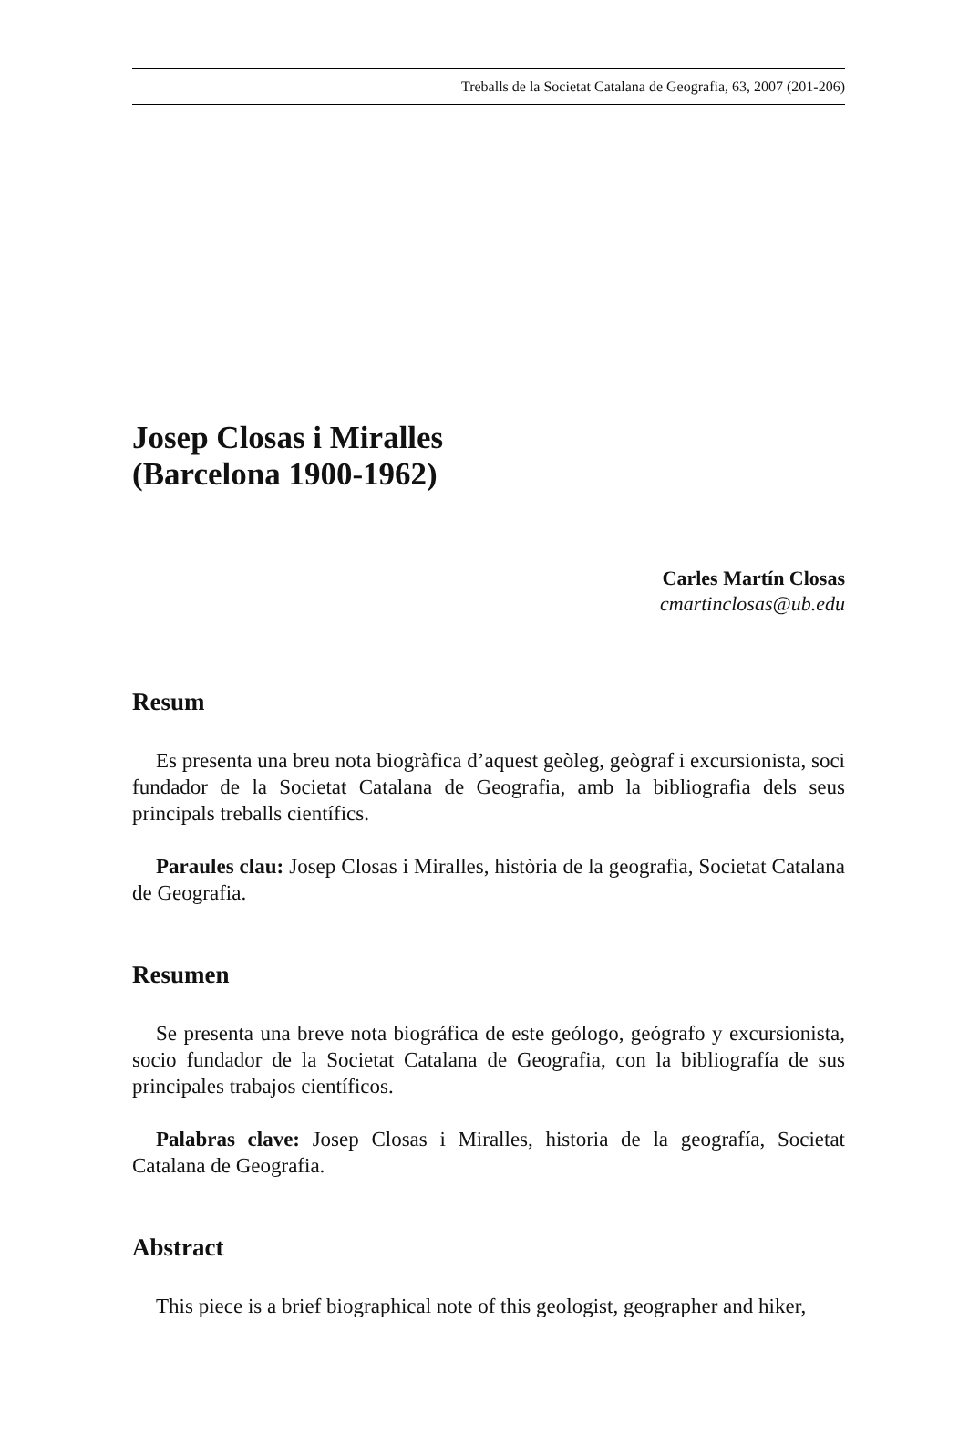Treballs de la Societat Catalana de Geografia, 63, 2007 (201-206)
Josep Closas i Miralles
(Barcelona 1900-1962)
Carles Martín Closas
cmartinclosas@ub.edu
Resum
Es presenta una breu nota biogràfica d’aquest geòleg, geògraf i excursionista, soci fundador de la Societat Catalana de Geografia, amb la bibliografia dels seus principals treballs científics.
Paraules clau: Josep Closas i Miralles, història de la geografia, Societat Catalana de Geografia.
Resumen
Se presenta una breve nota biográfica de este geólogo, geógrafo y excursionista, socio fundador de la Societat Catalana de Geografia, con la bibliografía de sus principales trabajos científicos.
Palabras clave: Josep Closas i Miralles, historia de la geografía, Societat Catalana de Geografia.
Abstract
This piece is a brief biographical note of this geologist, geographer and hiker,